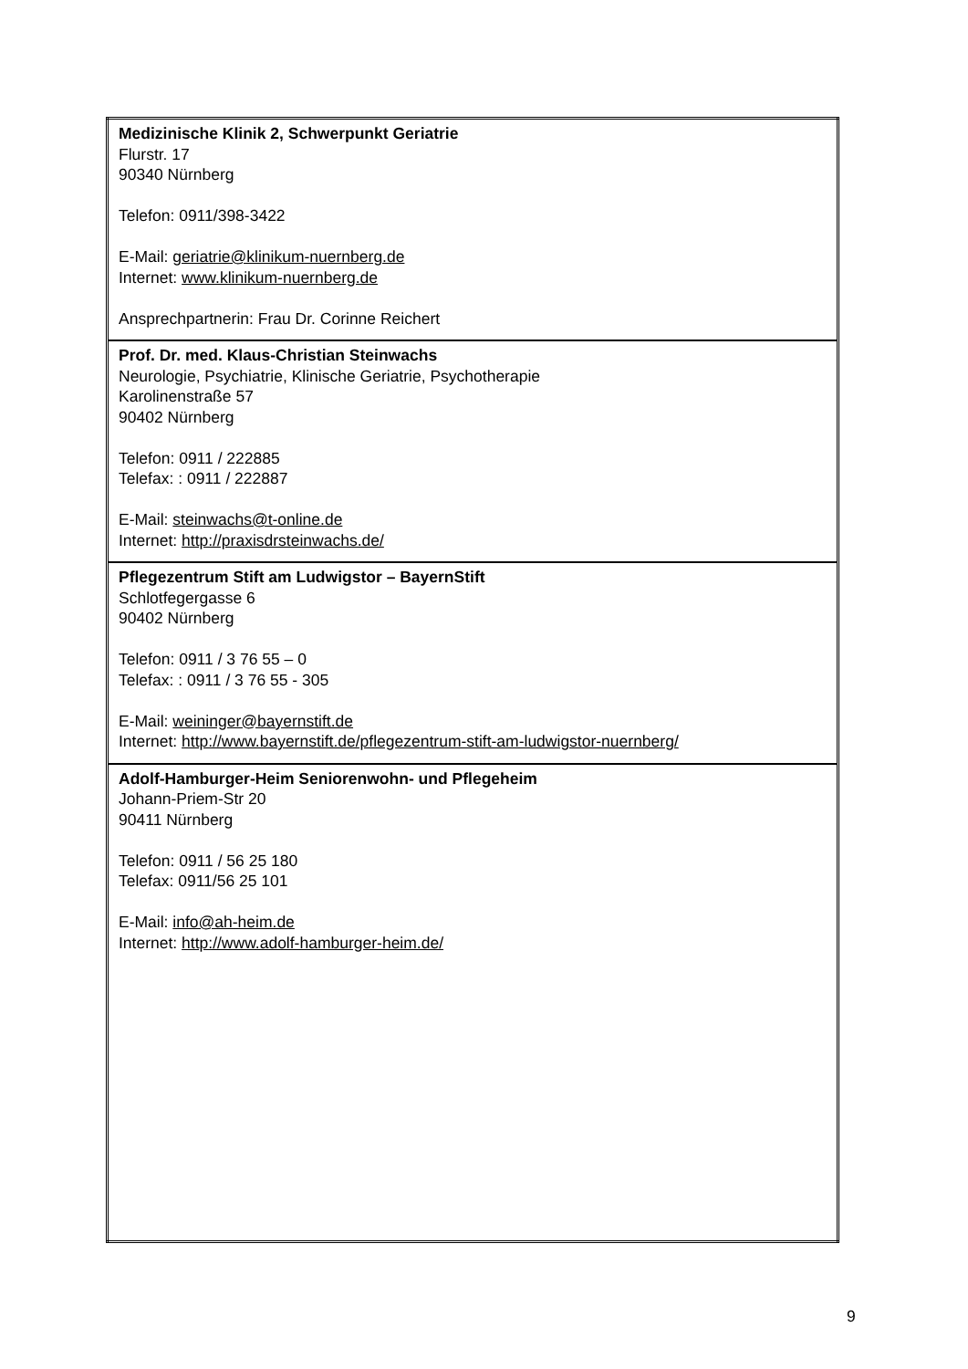| Medizinische Klinik 2, Schwerpunkt Geriatrie Flurstr. 17 90340 Nürnberg Telefon: 0911/398-3422 E-Mail: geriatrie@klinikum-nuernberg.de Internet: www.klinikum-nuernberg.de Ansprechpartnerin: Frau Dr. Corinne Reichert |
| Prof. Dr. med. Klaus-Christian Steinwachs Neurologie, Psychiatrie, Klinische Geriatrie, Psychotherapie Karolinenstraße 57 90402 Nürnberg Telefon: 0911 / 222885 Telefax: : 0911 / 222887 E-Mail: steinwachs@t-online.de Internet: http://praxisdrsteinwachs.de/ |
| Pflegezentrum Stift am Ludwigstor – BayernStift Schlotfegergasse 6 90402 Nürnberg Telefon: 0911 / 3 76 55 – 0 Telefax: : 0911 / 3 76 55 - 305 E-Mail: weininger@bayernstift.de Internet: http://www.bayernstift.de/pflegezentrum-stift-am-ludwigstor-nuernberg/ |
| Adolf-Hamburger-Heim Seniorenwohn- und Pflegeheim Johann-Priem-Str 20 90411 Nürnberg Telefon: 0911 / 56 25 180 Telefax: 0911/56 25 101 E-Mail: info@ah-heim.de Internet: http://www.adolf-hamburger-heim.de/ |
9